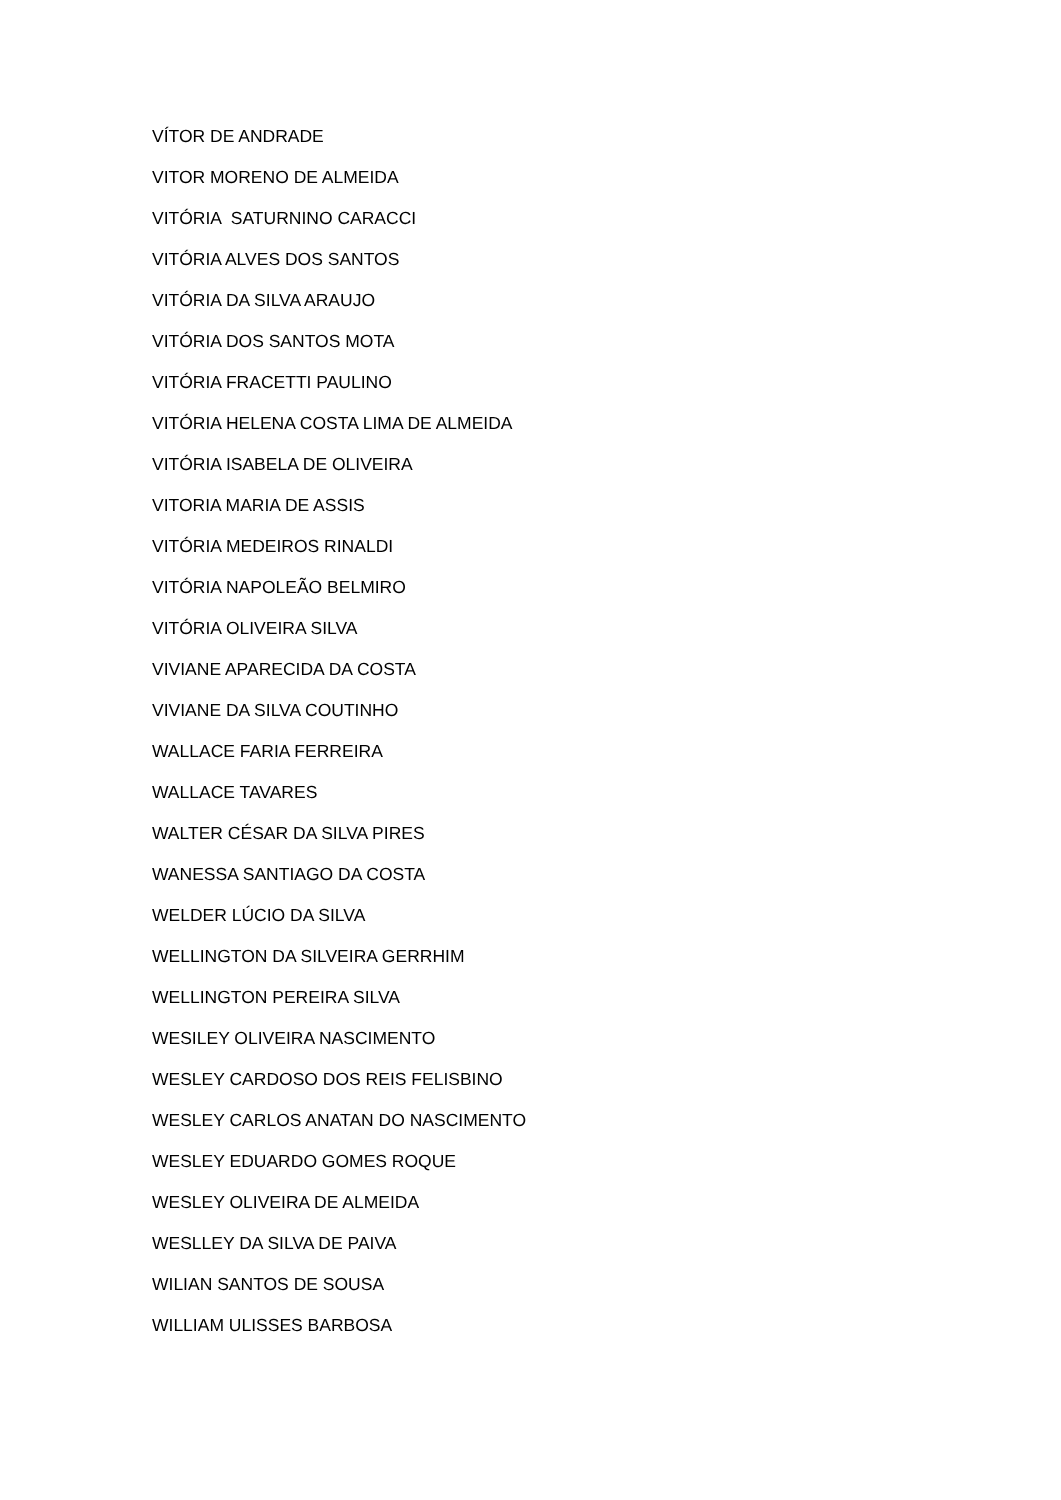VÍTOR DE ANDRADE
VITOR MORENO DE ALMEIDA
VITÓRIA SATURNINO CARACCI
VITÓRIA ALVES DOS SANTOS
VITÓRIA DA SILVA ARAUJO
VITÓRIA DOS SANTOS MOTA
VITÓRIA FRACETTI PAULINO
VITÓRIA HELENA COSTA LIMA DE ALMEIDA
VITÓRIA ISABELA DE OLIVEIRA
VITORIA MARIA DE ASSIS
VITÓRIA MEDEIROS RINALDI
VITÓRIA NAPOLEÃO BELMIRO
VITÓRIA OLIVEIRA SILVA
VIVIANE APARECIDA DA COSTA
VIVIANE DA SILVA COUTINHO
WALLACE FARIA FERREIRA
WALLACE TAVARES
WALTER CÉSAR DA SILVA PIRES
WANESSA SANTIAGO DA COSTA
WELDER LÚCIO DA SILVA
WELLINGTON DA SILVEIRA GERRHIM
WELLINGTON PEREIRA SILVA
WESILEY OLIVEIRA NASCIMENTO
WESLEY CARDOSO DOS REIS FELISBINO
WESLEY CARLOS ANATAN DO NASCIMENTO
WESLEY EDUARDO GOMES ROQUE
WESLEY OLIVEIRA DE ALMEIDA
WESLLEY DA SILVA DE PAIVA
WILIAN SANTOS DE SOUSA
WILLIAM ULISSES BARBOSA